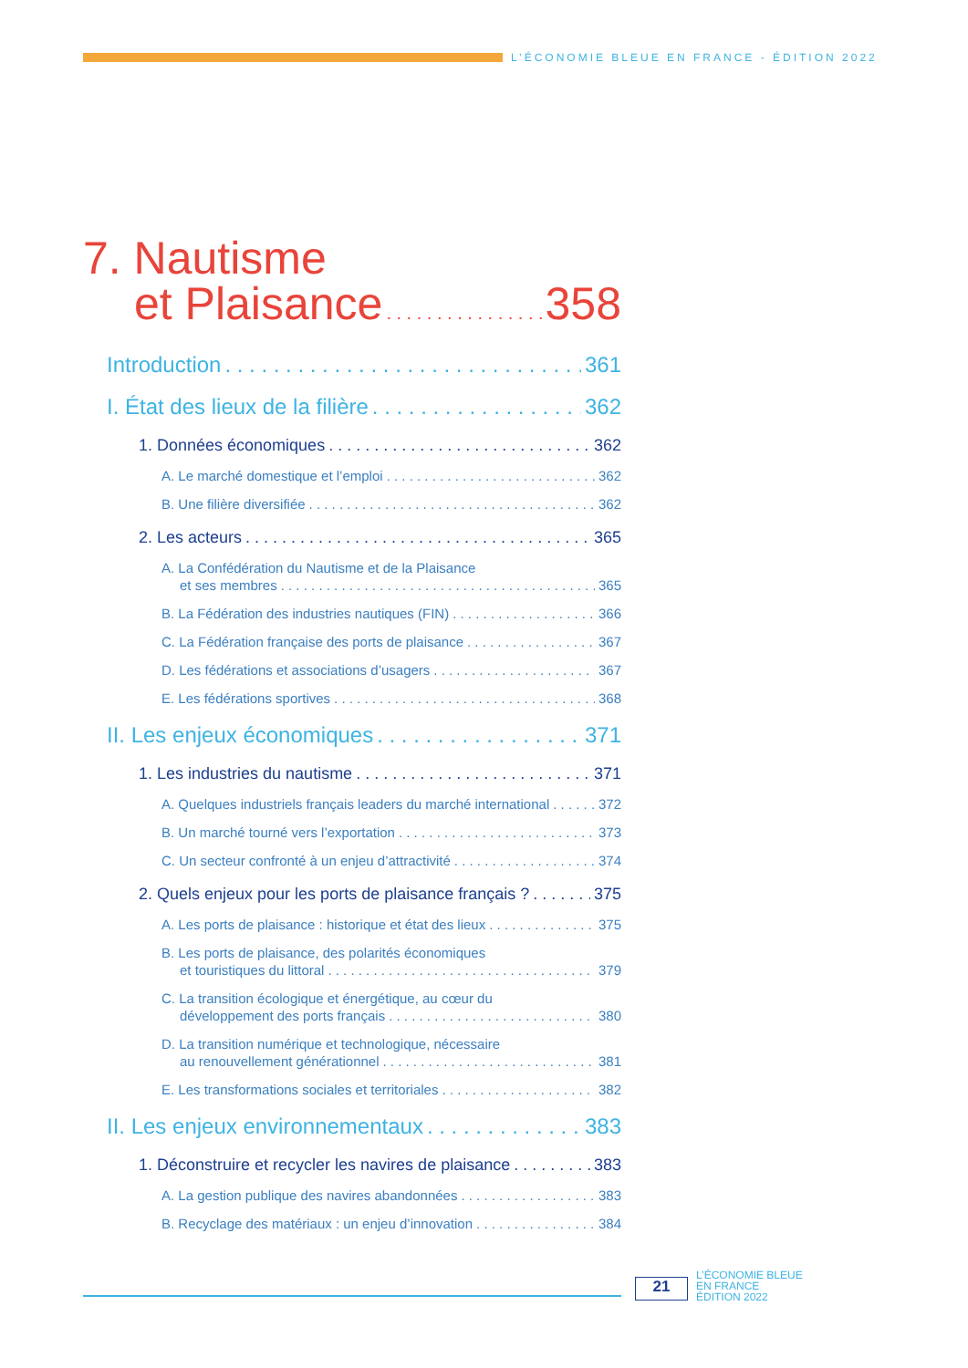L’ÉCONOMIE BLEUE EN FRANCE - ÉDITION 2022
7. Nautisme
et Plaisance 358
Introduction 361
I. État des lieux de la filière 362
1. Données économiques 362
A. Le marché domestique et l’emploi 362
B. Une filière diversifiée 362
2. Les acteurs 365
A. La Confédération du Nautisme et de la Plaisance
et ses membres 365
B. La Fédération des industries nautiques (FIN) 366
C. La Fédération française des ports de plaisance 367
D. Les fédérations et associations d’usagers 367
E. Les fédérations sportives 368
II. Les enjeux économiques 371
1. Les industries du nautisme 371
A. Quelques industriels français leaders du marché international 372
B. Un marché tourné vers l’exportation 373
C. Un secteur confronté à un enjeu d’attractivité 374
2. Quels enjeux pour les ports de plaisance français ? 375
A. Les ports de plaisance : historique et état des lieux 375
B. Les ports de plaisance, des polarités économiques
et touristiques du littoral 379
C. La transition écologique et énergétique, au cœur du
développement des ports français 380
D. La transition numérique et technologique, nécessaire
au renouvellement générationnel 381
E. Les transformations sociales et territoriales 382
II. Les enjeux environnementaux 383
1. Déconstruire et recycler les navires de plaisance 383
A. La gestion publique des navires abandonnées 383
B. Recyclage des matériaux : un enjeu d’innovation 384
21
L’ÉCONOMIE BLEUE
EN FRANCE
ÉDITION 2022